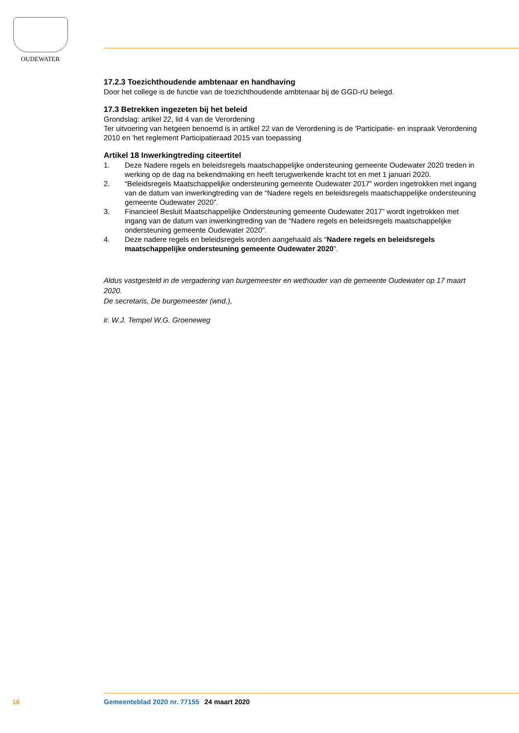OUDEWATER
17.2.3 Toezichthoudende ambtenaar en handhaving
Door het college is de functie van de toezichthoudende ambtenaar bij de GGD-rU belegd.
17.3 Betrekken ingezeten bij het beleid
Grondslag: artikel 22, lid 4 van de Verordening
Ter uitvoering van hetgeen benoemd is in artikel 22 van de Verordening is de 'Participatie- en inspraak Verordening 2010 en 'het reglement Participatieraad 2015 van toepassing
Artikel 18 Inwerkingtreding citeertitel
1. Deze Nadere regels en beleidsregels maatschappelijke ondersteuning gemeente Oudewater 2020 treden in werking op de dag na bekendmaking en heeft terugwerkende kracht tot en met 1 januari 2020.
2. “Beleidsregels Maatschappelijke ondersteuning gemeente Oudewater 2017” worden ingetrokken met ingang van de datum van inwerkingtreding van de “Nadere regels en beleidsregels maat­schappelijke ondersteuning gemeente Oudewater 2020”.
3. Financieel Besluit Maatschappelijke Ondersteuning gemeente Oudewater 2017” wordt ingetrokken met ingang van de datum van inwerkingtreding van de “Nadere regels en beleidsregels maat­schappelijke ondersteuning gemeente Oudewater 2020”.
4. Deze nadere regels en beleidsregels worden aangehaald als “Nadere regels en beleidsregels maatschappelijke ondersteuning gemeente Oudewater 2020”.
Aldus vastgesteld in de vergadering van burgemeester en wethouder van de gemeente Oudewater op 17 maart 2020.
De secretaris, De burgemeester (wnd.),
ir. W.J. Tempel W.G. Groeneweg
16 Gemeenteblad 2020 nr. 77155 24 maart 2020